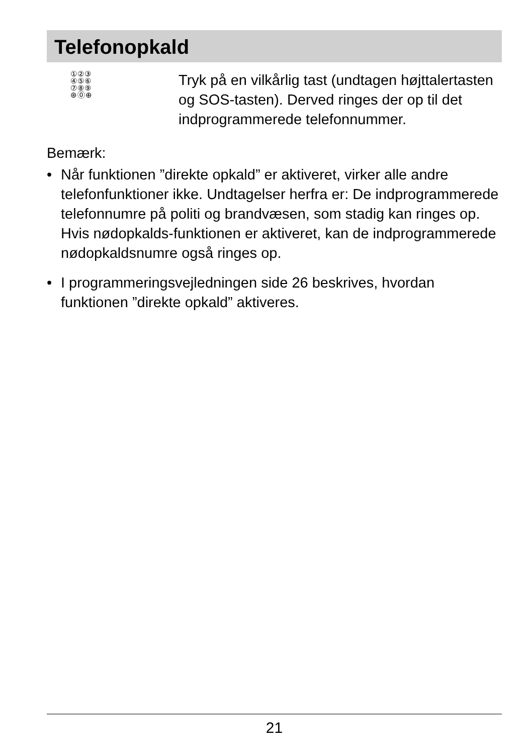Telefonopkald
①②③
④⑤⑥
⑦⑧⑨
⊛⓪⊕
Tryk på en vilkårlig tast (undtagen højttalertasten og SOS-tasten). Derved ringes der op til det indprogrammerede telefonnummer.
Bemærk:
• Når funktionen ”direkte opkald” er aktiveret, virker alle andre telefonfunktioner ikke. Undtagelser herfra er: De indprogrammerede telefonnumre på politi og brandvæsen, som stadig kan ringes op. Hvis nødopkalds-funktionen er aktiveret, kan de indprogrammerede nødopkaldsnumre også ringes op.
• I programmeringsvejledningen side 26 beskrives, hvordan funktionen ”direkte opkald” aktiveres.
21